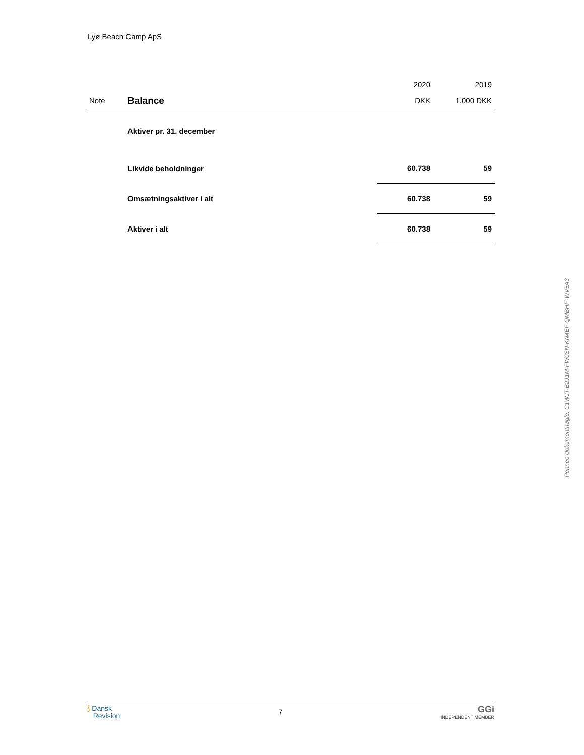Lyø Beach Camp ApS
| | | 2020 | 2019 |
| Note | Balance | DKK | 1.000 DKK |
| | Aktiver pr. 31. december | | |
| | Likvide beholdninger | 60.738 | 59 |
| | Omsætningsaktiver i alt | 60.738 | 59 |
| | Aktiver i alt | 60.738 | 59 |
Penneo dokumentnøgle: C1WJT-B2J1M-FW0SN-KN4EF-QMBHF-WV5A3
⟆ Dansk
Revision
7
GGi
INDEPENDENT MEMBER